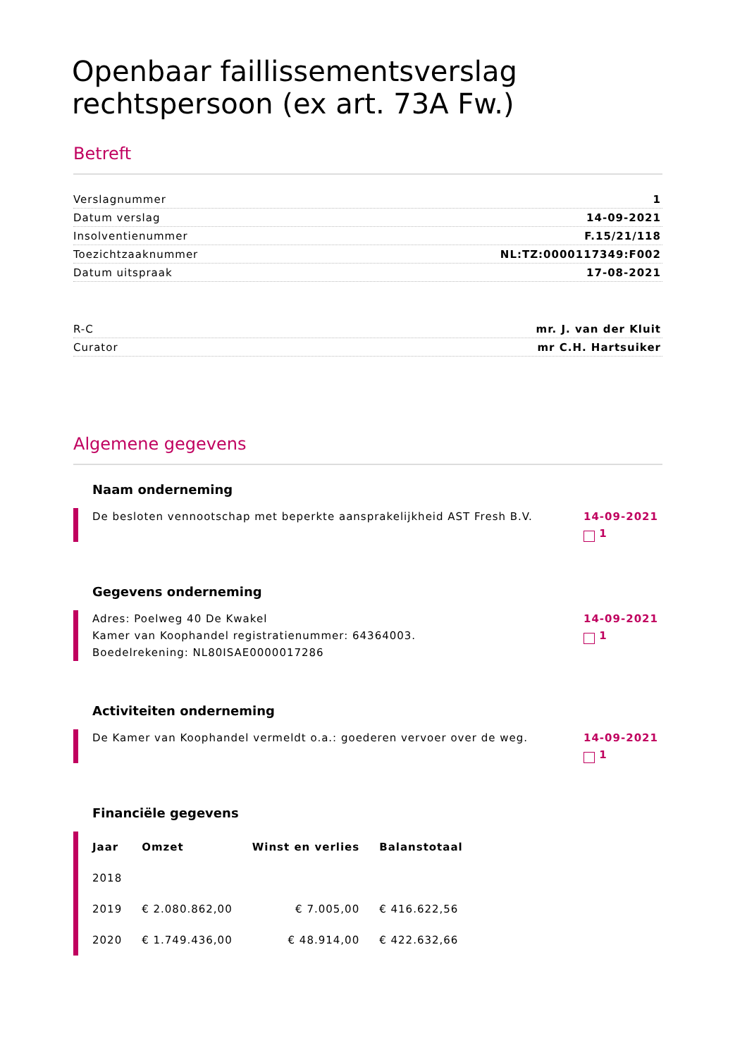Openbaar faillissementsverslag
rechtspersoon (ex art. 73A Fw.)
Betreft
Verslagnummer 1
Datum verslag 14-09-2021
Insolventienummer F.15/21/118
Toezichtzaaknummer NL:TZ:0000117349:F002
Datum uitspraak 17-08-2021
R-C mr. J. van der Kluit
Curator mr C.H. Hartsuiker
Algemene gegevens
Naam onderneming
De besloten vennootschap met beperkte aansprakelijkheid AST Fresh B.V.
14-09-2021
1
Gegevens onderneming
Adres: Poelweg 40 De Kwakel
Kamer van Koophandel registratienummer: 64364003.
Boedelrekening: NL80ISAE0000017286
14-09-2021
1
Activiteiten onderneming
De Kamer van Koophandel vermeldt o.a.: goederen vervoer over de weg.
14-09-2021
1
Financiële gegevens
| Jaar | Omzet | Winst en verlies | Balanstotaal |
| --- | --- | --- | --- |
| 2018 | | | |
| 2019 | € 2.080.862,00 | € 7.005,00 | € 416.622,56 |
| 2020 | € 1.749.436,00 | € 48.914,00 | € 422.632,66 |